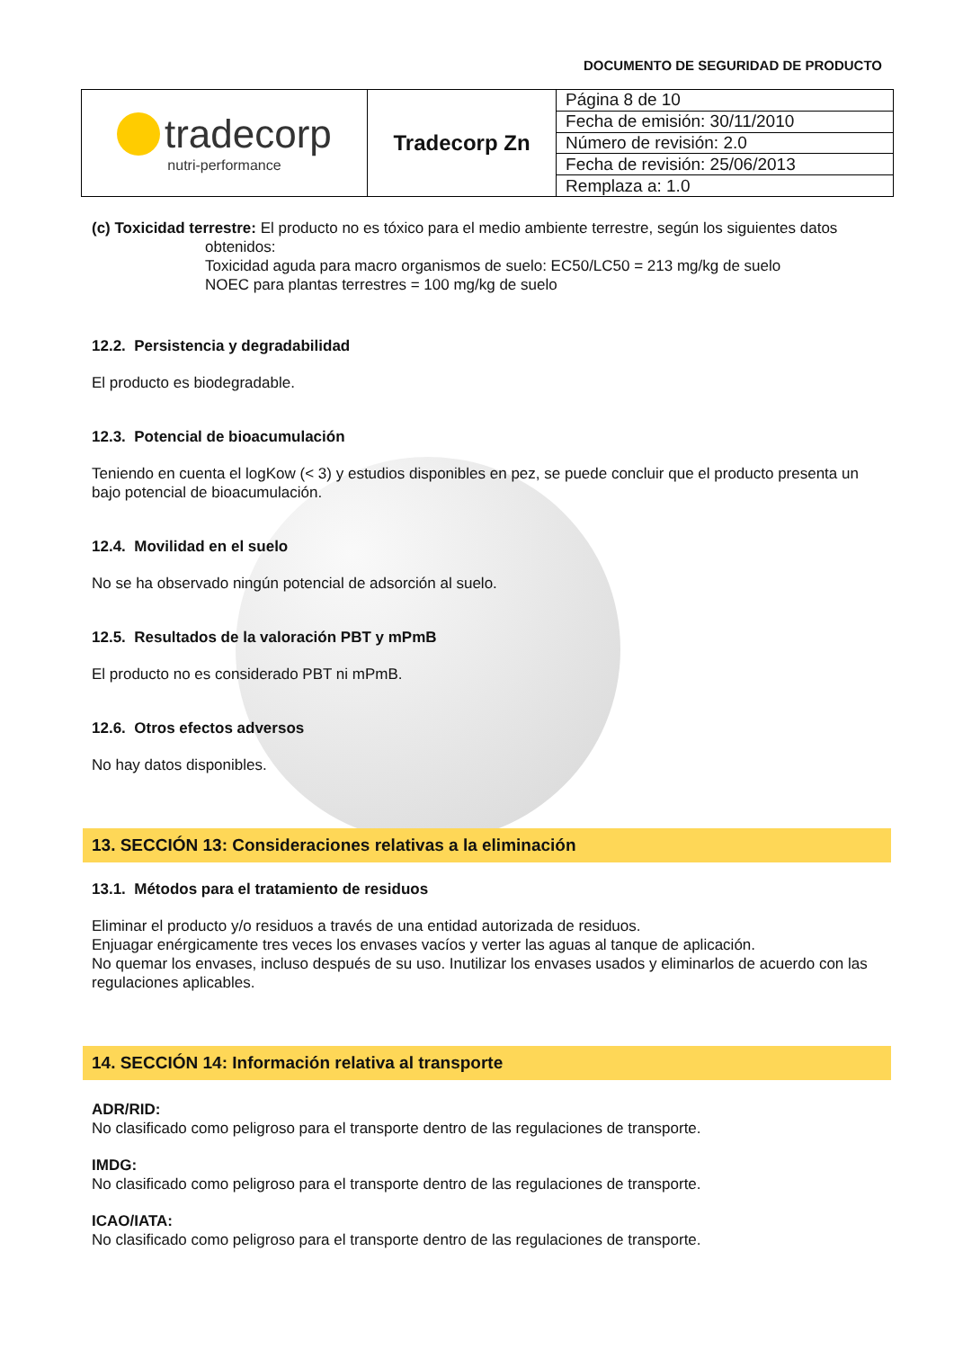DOCUMENTO DE SEGURIDAD DE PRODUCTO
| tradecorp nutri-performance | Tradecorp Zn | Página 8 de 10 |
| | | Fecha de emisión: 30/11/2010 |
| | | Número de revisión: 2.0 |
| | | Fecha de revisión: 25/06/2013 |
| | | Remplaza a: 1.0 |
(c) Toxicidad terrestre: El producto no es tóxico para el medio ambiente terrestre, según los siguientes datos
obtenidos:
Toxicidad aguda para macro organismos de suelo: EC50/LC50 = 213 mg/kg de suelo
NOEC para plantas terrestres = 100 mg/kg de suelo
12.2. Persistencia y degradabilidad
El producto es biodegradable.
12.3. Potencial de bioacumulación
Teniendo en cuenta el logKow (< 3) y estudios disponibles en pez, se puede concluir que el producto presenta un bajo potencial de bioacumulación.
12.4. Movilidad en el suelo
No se ha observado ningún potencial de adsorción al suelo.
12.5. Resultados de la valoración PBT y mPmB
El producto no es considerado PBT ni mPmB.
12.6. Otros efectos adversos
No hay datos disponibles.
13. SECCIÓN 13: Consideraciones relativas a la eliminación
13.1. Métodos para el tratamiento de residuos
Eliminar el producto y/o residuos a través de una entidad autorizada de residuos.
Enjuagar enérgicamente tres veces los envases vacíos y verter las aguas al tanque de aplicación.
No quemar los envases, incluso después de su uso. Inutilizar los envases usados y eliminarlos de acuerdo con las regulaciones aplicables.
14. SECCIÓN 14: Información relativa al transporte
ADR/RID:
No clasificado como peligroso para el transporte dentro de las regulaciones de transporte.
IMDG:
No clasificado como peligroso para el transporte dentro de las regulaciones de transporte.
ICAO/IATA:
No clasificado como peligroso para el transporte dentro de las regulaciones de transporte.